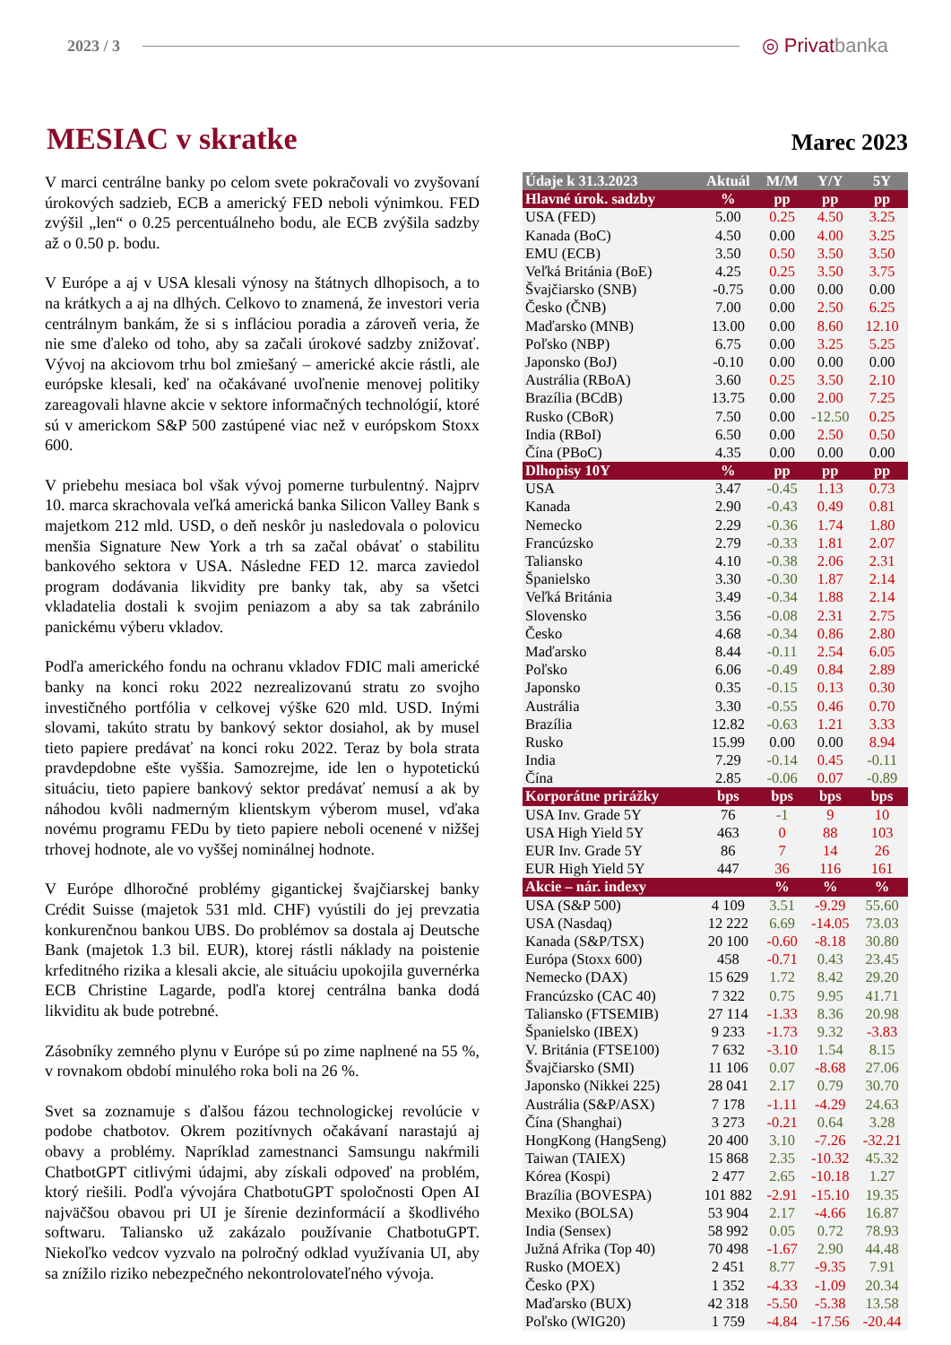2023 / 3
◎ Privatbanka
MESIAC v skratke
Marec 2023
V marci centrálne banky po celom svete pokračovali vo zvyšovaní úrokových sadzieb, ECB a americký FED neboli výnimkou. FED zvýšil „len“ o 0.25 percentuálneho bodu, ale ECB zvýšila sadzby až o 0.50 p. bodu.
V Európe a aj v USA klesali výnosy na štátnych dlhopisoch, a to na krátkych a aj na dlhých. Celkovo to znamená, že investori veria centrálnym bankám, že si s infláciou poradia a zároveň veria, že nie sme ďaleko od toho, aby sa začali úrokové sadzby znižovať. Vývoj na akciovom trhu bol zmiešaný – americké akcie rástli, ale európske klesali, keď na očakávané uvoľnenie menovej politiky zareagovali hlavne akcie v sektore informačných technológií, ktoré sú v americkom S&P 500 zastúpené viac než v európskom Stoxx 600.
V priebehu mesiaca bol však vývoj pomerne turbulentný. Najprv 10. marca skrachovala veľká americká banka Silicon Valley Bank s majetkom 212 mld. USD, o deň neskôr ju nasledovala o polovicu menšia Signature New York a trh sa začal obávať o stabilitu bankového sektora v USA. Následne FED 12. marca zaviedol program dodávania likvidity pre banky tak, aby sa všetci vkladatelia dostali k svojim peniazom a aby sa tak zabránilo panickému výberu vkladov.
Podľa amerického fondu na ochranu vkladov FDIC mali americké banky na konci roku 2022 nezrealizovanú stratu zo svojho investičného portfólia v celkovej výške 620 mld. USD. Inými slovami, takúto stratu by bankový sektor dosiahol, ak by musel tieto papiere predávať na konci roku 2022. Teraz by bola strata pravdepdobne ešte vyššia. Samozrejme, ide len o hypotetickú situáciu, tieto papiere bankový sektor predávať nemusí a ak by náhodou kvôli nadmerným klientskym výberom musel, vďaka novému programu FEDu by tieto papiere neboli ocenené v nižšej trhovej hodnote, ale vo vyššej nominálnej hodnote.
V Európe dlhoročné problémy gigantickej švajčiarskej banky Crédit Suisse (majetok 531 mld. CHF) vyústili do jej prevzatia konkurenčnou bankou UBS. Do problémov sa dostala aj Deutsche Bank (majetok 1.3 bil. EUR), ktorej rástli náklady na poistenie krfeditného rizika a klesali akcie, ale situáciu upokojila guvernérka ECB Christine Lagarde, podľa ktorej centrálna banka dodá likviditu ak bude potrebné.
Zásobníky zemného plynu v Európe sú po zime naplnené na 55 %, v rovnakom období minulého roka boli na 26 %.
Svet sa zoznamuje s ďalšou fázou technologickej revolúcie v podobe chatbotov. Okrem pozitívnych očakávaní narastajú aj obavy a problémy. Napríklad zamestnanci Samsungu nakŕmili ChatbotGPT citlivými údajmi, aby získali odpoveď na problém, ktorý riešili. Podľa vývojára ChatbotuGPT spoločnosti Open AI najväčšou obavou pri UI je šírenie dezinformácií a škodlivého softwaru. Taliansko už zakázalo používanie ChatbotuGPT. Niekoľko vedcov vyzvalo na polročný odklad využívania UI, aby sa znížilo riziko nebezpečného nekontrolovateľného vývoja.
| Údaje k 31.3.2023 | Aktuál | M/M | Y/Y | 5Y |
| --- | --- | --- | --- | --- |
| Hlavné úrok. sadzby | % | pp | pp | pp |
| USA (FED) | 5.00 | 0.25 | 4.50 | 3.25 |
| Kanada (BoC) | 4.50 | 0.00 | 4.00 | 3.25 |
| EMU (ECB) | 3.50 | 0.50 | 3.50 | 3.50 |
| Veľká Británia (BoE) | 4.25 | 0.25 | 3.50 | 3.75 |
| Švajčiarsko (SNB) | -0.75 | 0.00 | 0.00 | 0.00 |
| Česko (ČNB) | 7.00 | 0.00 | 2.50 | 6.25 |
| Maďarsko (MNB) | 13.00 | 0.00 | 8.60 | 12.10 |
| Poľsko (NBP) | 6.75 | 0.00 | 3.25 | 5.25 |
| Japonsko (BoJ) | -0.10 | 0.00 | 0.00 | 0.00 |
| Austrália (RBoA) | 3.60 | 0.25 | 3.50 | 2.10 |
| Brazília (BCdB) | 13.75 | 0.00 | 2.00 | 7.25 |
| Rusko (CBoR) | 7.50 | 0.00 | -12.50 | 0.25 |
| India (RBoI) | 6.50 | 0.00 | 2.50 | 0.50 |
| Čína (PBoC) | 4.35 | 0.00 | 0.00 | 0.00 |
| Dlhopisy 10Y | % | pp | pp | pp |
| USA | 3.47 | -0.45 | 1.13 | 0.73 |
| Kanada | 2.90 | -0.43 | 0.49 | 0.81 |
| Nemecko | 2.29 | -0.36 | 1.74 | 1.80 |
| Francúzsko | 2.79 | -0.33 | 1.81 | 2.07 |
| Taliansko | 4.10 | -0.38 | 2.06 | 2.31 |
| Španielsko | 3.30 | -0.30 | 1.87 | 2.14 |
| Veľká Británia | 3.49 | -0.34 | 1.88 | 2.14 |
| Slovensko | 3.56 | -0.08 | 2.31 | 2.75 |
| Česko | 4.68 | -0.34 | 0.86 | 2.80 |
| Maďarsko | 8.44 | -0.11 | 2.54 | 6.05 |
| Poľsko | 6.06 | -0.49 | 0.84 | 2.89 |
| Japonsko | 0.35 | -0.15 | 0.13 | 0.30 |
| Austrália | 3.30 | -0.55 | 0.46 | 0.70 |
| Brazília | 12.82 | -0.63 | 1.21 | 3.33 |
| Rusko | 15.99 | 0.00 | 0.00 | 8.94 |
| India | 7.29 | -0.14 | 0.45 | -0.11 |
| Čína | 2.85 | -0.06 | 0.07 | -0.89 |
| Korporátne prirážky | bps | bps | bps | bps |
| USA Inv. Grade 5Y | 76 | -1 | 9 | 10 |
| USA High Yield 5Y | 463 | 0 | 88 | 103 |
| EUR Inv. Grade 5Y | 86 | 7 | 14 | 26 |
| EUR High Yield 5Y | 447 | 36 | 116 | 161 |
| Akcie – nár. indexy | | % | % | % |
| USA (S&P 500) | 4 109 | 3.51 | -9.29 | 55.60 |
| USA (Nasdaq) | 12 222 | 6.69 | -14.05 | 73.03 |
| Kanada (S&P/TSX) | 20 100 | -0.60 | -8.18 | 30.80 |
| Európa (Stoxx 600) | 458 | -0.71 | 0.43 | 23.45 |
| Nemecko (DAX) | 15 629 | 1.72 | 8.42 | 29.20 |
| Francúzsko (CAC 40) | 7 322 | 0.75 | 9.95 | 41.71 |
| Taliansko (FTSEMIB) | 27 114 | -1.33 | 8.36 | 20.98 |
| Španielsko (IBEX) | 9 233 | -1.73 | 9.32 | -3.83 |
| V. Británia (FTSE100) | 7 632 | -3.10 | 1.54 | 8.15 |
| Švajčiarsko (SMI) | 11 106 | 0.07 | -8.68 | 27.06 |
| Japonsko (Nikkei 225) | 28 041 | 2.17 | 0.79 | 30.70 |
| Austrália (S&P/ASX) | 7 178 | -1.11 | -4.29 | 24.63 |
| Čína (Shanghai) | 3 273 | -0.21 | 0.64 | 3.28 |
| HongKong (HangSeng) | 20 400 | 3.10 | -7.26 | -32.21 |
| Taiwan (TAIEX) | 15 868 | 2.35 | -10.32 | 45.32 |
| Kórea (Kospi) | 2 477 | 2.65 | -10.18 | 1.27 |
| Brazília (BOVESPA) | 101 882 | -2.91 | -15.10 | 19.35 |
| Mexiko (BOLSA) | 53 904 | 2.17 | -4.66 | 16.87 |
| India (Sensex) | 58 992 | 0.05 | 0.72 | 78.93 |
| Južná Afrika (Top 40) | 70 498 | -1.67 | 2.90 | 44.48 |
| Rusko (MOEX) | 2 451 | 8.77 | -9.35 | 7.91 |
| Česko (PX) | 1 352 | -4.33 | -1.09 | 20.34 |
| Maďarsko (BUX) | 42 318 | -5.50 | -5.38 | 13.58 |
| Poľsko (WIG20) | 1 759 | -4.84 | -17.56 | -20.44 |